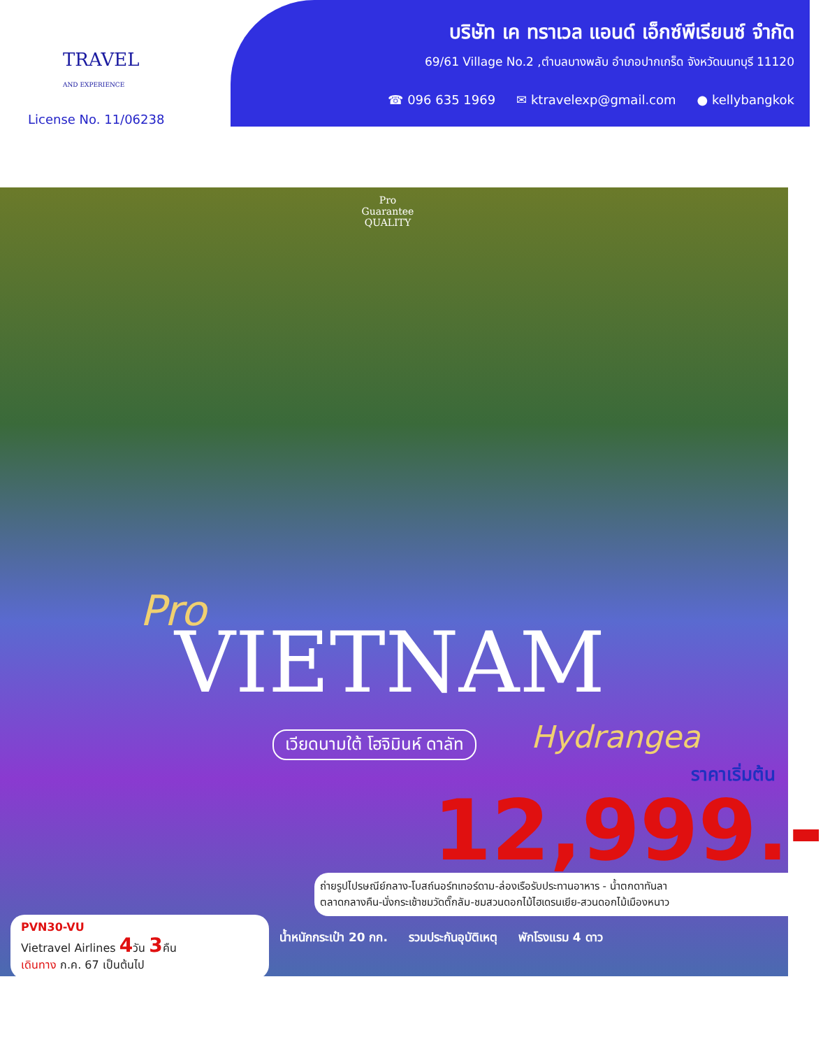TRAVEL
AND EXPERIENCE
License No. 11/06238
บริษัท เค ทราเวล แอนด์ เอ็กซ์พีเรียนซ์ จำกัด
69/61 Village No.2 ,ตำบลบางพลับ อำเภอปากเกร็ด จังหวัดนนทบุรี 11120
☎ 096 635 1969 ✉ ktravelexp@gmail.com ● kellybangkok
Pro
Guarantee
QUALITY
Pro
VIETNAM
เวียดนามใต้ โฮจิมินห์ ดาลัท Hydrangea
ราคาเริ่มต้น
12,999.-
ถ่ายรูปไปรษณีย์กลาง-โบสถ์นอร์ทเทอร์ดาม-ล่องเรือรับประทานอาหาร - น้ำตกดาทันลา
ตลาดกลางคืน-นั่งกระเช้าชมวัดตั๊กลัม-ชมสวนดอกไม้ไฮเดรนเยีย-สวนดอกไม้เมืองหนาว
PVN30-VU
Vietravel Airlines 4วัน 3คืน
เดินทาง ก.ค. 67 เป็นต้นไป
น้ำหนักกระเป๋า 20 กก. รวมประกันอุบัติเหตุ พักโรงแรม 4 ดาว